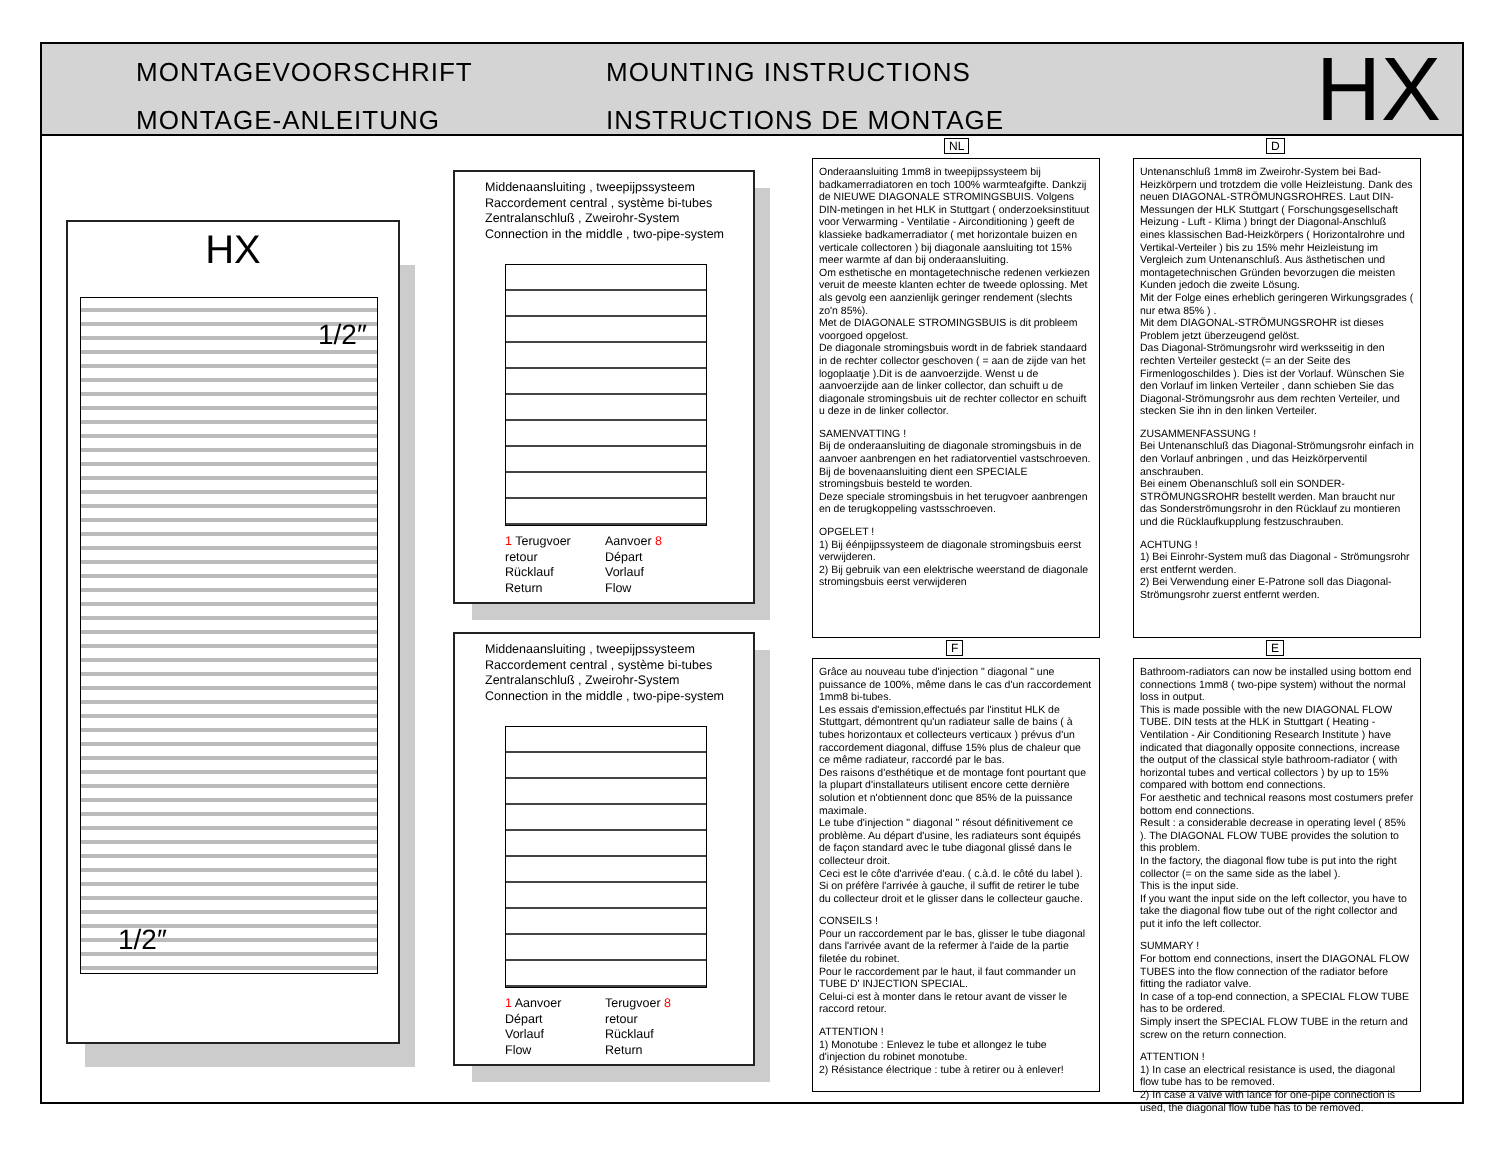MONTAGEVOORSCHRIFT
MONTAGE-ANLEITUNG
MOUNTING INSTRUCTIONS
INSTRUCTIONS DE MONTAGE
HX
HX
1/2″
1/2″
Middenaansluiting , tweepijpssysteem
Raccordement central , système bi-tubes
Zentralanschluß , Zweirohr-System
Connection in the middle , two-pipe-system
1 Terugvoer
retour
Rücklauf
Return
Aanvoer 8
Départ
Vorlauf
Flow
Middenaansluiting , tweepijpssysteem
Raccordement central , système bi-tubes
Zentralanschluß , Zweirohr-System
Connection in the middle , two-pipe-system
1 Aanvoer
Départ
Vorlauf
Flow
Terugvoer 8
retour
Rücklauf
Return
NL
Onderaansluiting 1mm8 in tweepijpssysteem bij badkamerradiatoren en toch 100% warmteafgifte. Dankzij de NIEUWE DIAGONALE STROMINGSBUIS. Volgens DIN-metingen in het HLK in Stuttgart ( onderzoeksinstituut voor Verwarming - Ventilatie - Airconditioning ) geeft de klassieke badkamerradiator ( met horizontale buizen en verticale collectoren ) bij diagonale aansluiting tot 15% meer warmte af dan bij onderaansluiting.
Om esthetische en montagetechnische redenen verkiezen veruit de meeste klanten echter de tweede oplossing. Met als gevolg een aanzienlijk geringer rendement (slechts zo'n 85%).
Met de DIAGONALE STROMINGSBUIS is dit probleem voorgoed opgelost.
De diagonale stromingsbuis wordt in de fabriek standaard in de rechter collector geschoven ( = aan de zijde van het logoplaatje ).Dit is de aanvoerzijde. Wenst u de aanvoerzijde aan de linker collector, dan schuift u de diagonale stromingsbuis uit de rechter collector en schuift u deze in de linker collector.
SAMENVATTING !
Bij de onderaansluiting de diagonale stromingsbuis in de aanvoer aanbrengen en het radiatorventiel vastschroeven.
Bij de bovenaansluiting dient een SPECIALE stromingsbuis besteld te worden.
Deze speciale stromingsbuis in het terugvoer aanbrengen en de terugkoppeling vastsschroeven.
OPGELET !
1) Bij éénpijpssysteem de diagonale stromingsbuis eerst verwijderen.
2) Bij gebruik van een elektrische weerstand de diagonale stromingsbuis eerst verwijderen
D
Untenanschluß 1mm8 im Zweirohr-System bei Bad-Heizkörpern und trotzdem die volle Heizleistung. Dank des neuen DIAGONAL-STRÖMUNGSROHRES. Laut DIN-Messungen der HLK Stuttgart ( Forschungsgesellschaft Heizung - Luft - Klima ) bringt der Diagonal-Anschluß eines klassischen Bad-Heizkörpers ( Horizontalrohre und Vertikal-Verteiler ) bis zu 15% mehr Heizleistung im Vergleich zum Untenanschluß. Aus ästhetischen und montagetechnischen Gründen bevorzugen die meisten Kunden jedoch die zweite Lösung.
Mit der Folge eines erheblich geringeren Wirkungsgrades ( nur etwa 85% ) .
Mit dem DIAGONAL-STRÖMUNGSROHR ist dieses Problem jetzt überzeugend gelöst.
Das Diagonal-Strömungsrohr wird werksseitig in den rechten Verteiler gesteckt (= an der Seite des Firmenlogoschildes ). Dies ist der Vorlauf. Wünschen Sie den Vorlauf im linken Verteiler , dann schieben Sie das Diagonal-Strömungsrohr aus dem rechten Verteiler, und stecken Sie ihn in den linken Verteiler.
ZUSAMMENFASSUNG !
Bei Untenanschluß das Diagonal-Strömungsrohr einfach in den Vorlauf anbringen , und das Heizkörperventil anschrauben.
Bei einem Obenanschluß soll ein SONDER-STRÖMUNGSROHR bestellt werden. Man braucht nur das Sonderströmungsrohr in den Rücklauf zu montieren und die Rücklaufkupplung festzuschrauben.
ACHTUNG !
1) Bei Einrohr-System muß das Diagonal - Strömungsrohr erst entfernt werden.
2) Bei Verwendung einer E-Patrone soll das Diagonal-Strömungsrohr zuerst entfernt werden.
F
Grâce au nouveau tube d'injection " diagonal " une puissance de 100%, même dans le cas d'un raccordement 1mm8 bi-tubes.
Les essais d'emission,effectués par l'institut HLK de Stuttgart, démontrent qu'un radiateur salle de bains ( à tubes horizontaux et collecteurs verticaux ) prévus d'un raccordement diagonal, diffuse 15% plus de chaleur que ce même radiateur, raccordé par le bas.
Des raisons d'esthétique et de montage font pourtant que la plupart d'installateurs utilisent encore cette dernière solution et n'obtiennent donc que 85% de la puissance maximale.
Le tube d'injection " diagonal " résout définitivement ce problème. Au départ d'usine, les radiateurs sont équipés de façon standard avec le tube diagonal glissé dans le collecteur droit.
Ceci est le côte d'arrivée d'eau. ( c.à.d. le côté du label ). Si on préfère l'arrivée à gauche, il suffit de retirer le tube du collecteur droit et le glisser dans le collecteur gauche.
CONSEILS !
Pour un raccordement par le bas, glisser le tube diagonal dans l'arrivée avant de la refermer à l'aide de la partie filetée du robinet.
Pour le raccordement par le haut, il faut commander un TUBE D' INJECTION SPECIAL.
Celui-ci est à monter dans le retour avant de visser le raccord retour.
ATTENTION !
1) Monotube : Enlevez le tube et allongez le tube d'injection du robinet monotube.
2) Résistance électrique : tube à retirer ou à enlever!
E
Bathroom-radiators can now be installed using bottom end connections 1mm8 ( two-pipe system) without the normal loss in output.
This is made possible with the new DIAGONAL FLOW TUBE. DIN tests at the HLK in Stuttgart ( Heating - Ventilation - Air Conditioning Research Institute ) have indicated that diagonally opposite connections, increase the output of the classical style bathroom-radiator ( with horizontal tubes and vertical collectors ) by up to 15% compared with bottom end connections.
For aesthetic and technical reasons most costumers prefer bottom end connections.
Result : a considerable decrease in operating level ( 85% ). The DIAGONAL FLOW TUBE provides the solution to this problem.
In the factory, the diagonal flow tube is put into the right collector (= on the same side as the label ).
This is the input side.
If you want the input side on the left collector, you have to take the diagonal flow tube out of the right collector and put it info the left collector.
SUMMARY !
For bottom end connections, insert the DIAGONAL FLOW TUBES into the flow connection of the radiator before fitting the radiator valve.
In case of a top-end connection, a SPECIAL FLOW TUBE has to be ordered.
Simply insert the SPECIAL FLOW TUBE in the return and screw on the return connection.
ATTENTION !
1) In case an electrical resistance is used, the diagonal flow tube has to be removed.
2) In case a valve with lance for one-pipe connection is used, the diagonal flow tube has to be removed.